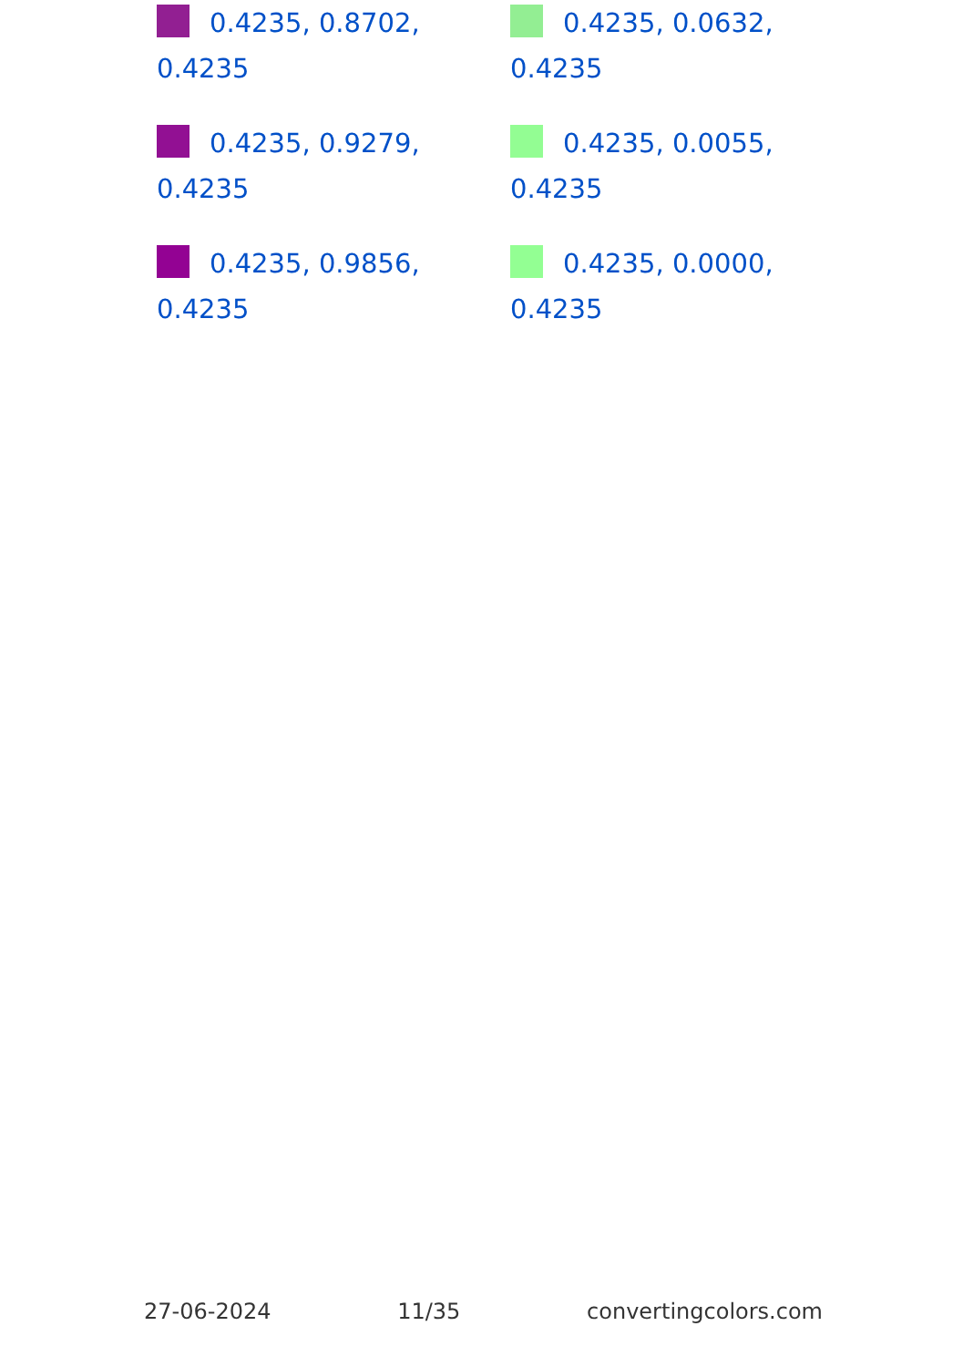0.4235, 0.8702, 0.4235
0.4235, 0.0632, 0.4235
0.4235, 0.9279, 0.4235
0.4235, 0.0055, 0.4235
0.4235, 0.9856, 0.4235
0.4235, 0.0000, 0.4235
27-06-2024 11/35 convertingcolors.com